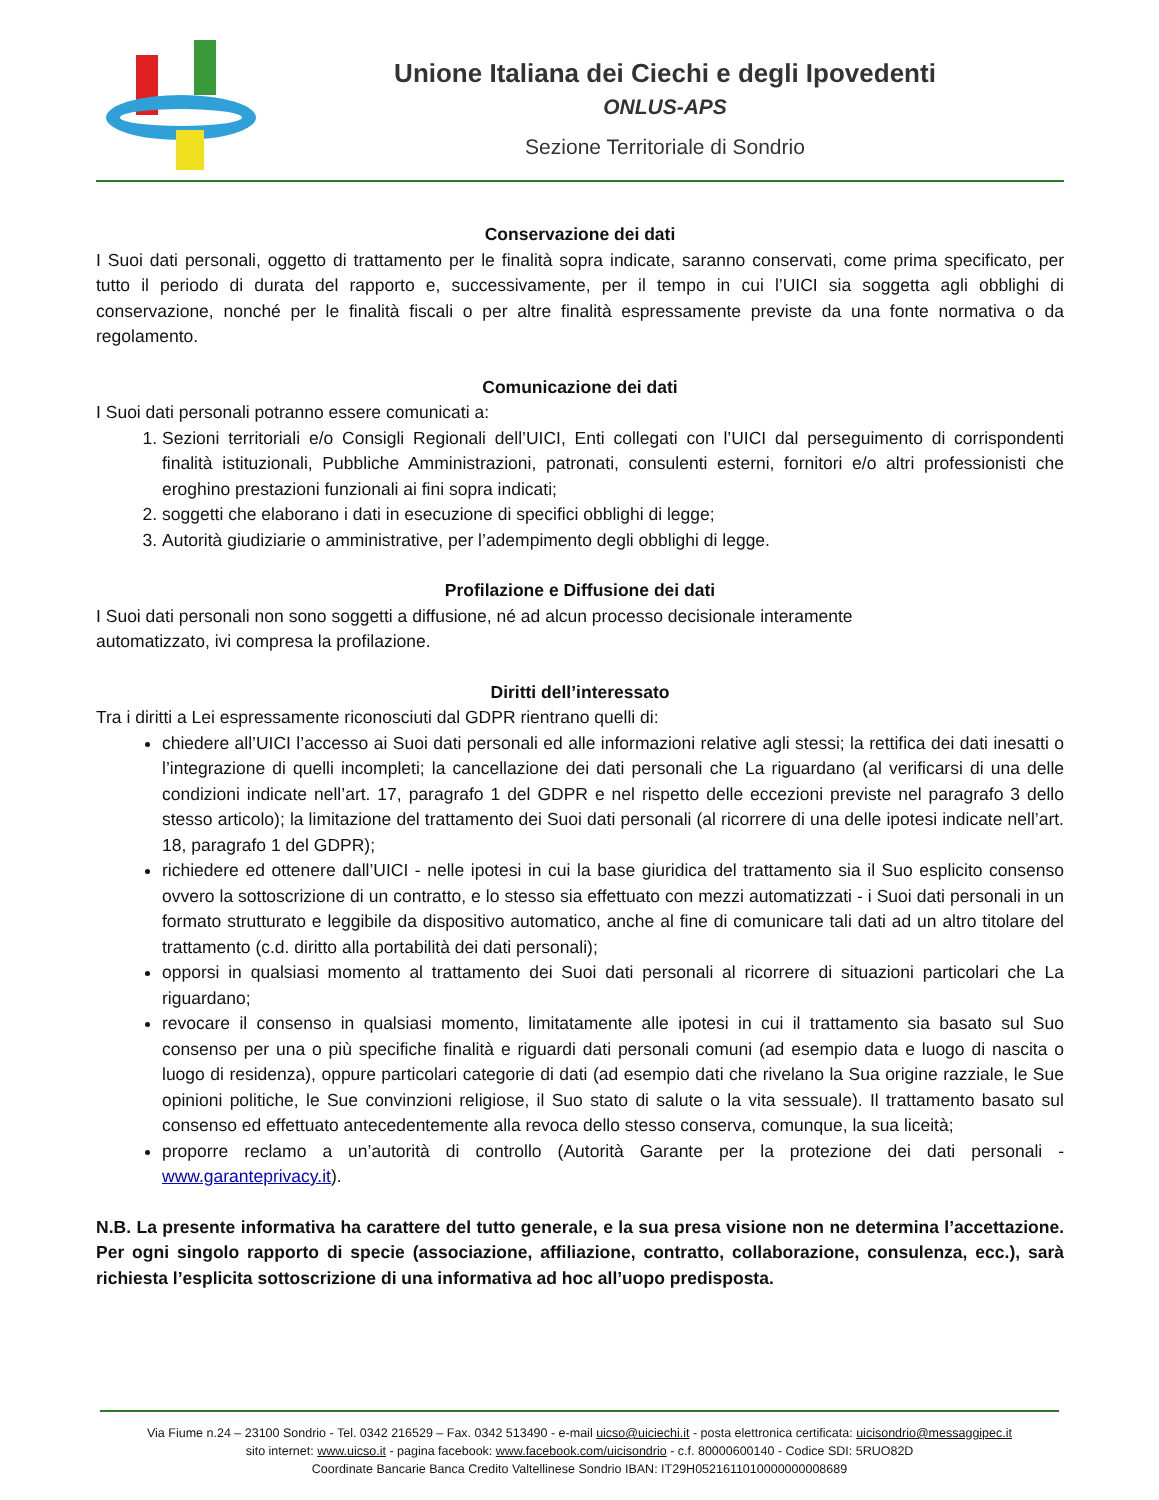Unione Italiana dei Ciechi e degli Ipovedenti
ONLUS-APS
Sezione Territoriale di Sondrio
Conservazione dei dati
I Suoi dati personali, oggetto di trattamento per le finalità sopra indicate, saranno conservati, come prima specificato, per tutto il periodo di durata del rapporto e, successivamente, per il tempo in cui l’UICI sia soggetta agli obblighi di conservazione, nonché per le finalità fiscali o per altre finalità espressamente previste da una fonte normativa o da regolamento.
Comunicazione dei dati
I Suoi dati personali potranno essere comunicati a:
1. Sezioni territoriali e/o Consigli Regionali dell’UICI, Enti collegati con l’UICI dal perseguimento di corrispondenti finalità istituzionali, Pubbliche Amministrazioni, patronati, consulenti esterni, fornitori e/o altri professionisti che eroghino prestazioni funzionali ai fini sopra indicati;
2. soggetti che elaborano i dati in esecuzione di specifici obblighi di legge;
3. Autorità giudiziarie o amministrative, per l’adempimento degli obblighi di legge.
Profilazione e Diffusione dei dati
I Suoi dati personali non sono soggetti a diffusione, né ad alcun processo decisionale interamente
automatizzato, ivi compresa la profilazione.
Diritti dell’interessato
Tra i diritti a Lei espressamente riconosciuti dal GDPR rientrano quelli di:
chiedere all’UICI l’accesso ai Suoi dati personali ed alle informazioni relative agli stessi; la rettifica dei dati inesatti o l’integrazione di quelli incompleti; la cancellazione dei dati personali che La riguardano (al verificarsi di una delle condizioni indicate nell’art. 17, paragrafo 1 del GDPR e nel rispetto delle eccezioni previste nel paragrafo 3 dello stesso articolo); la limitazione del trattamento dei Suoi dati personali (al ricorrere di una delle ipotesi indicate nell’art. 18, paragrafo 1 del GDPR);
richiedere ed ottenere dall’UICI - nelle ipotesi in cui la base giuridica del trattamento sia il Suo esplicito consenso ovvero la sottoscrizione di un contratto, e lo stesso sia effettuato con mezzi automatizzati - i Suoi dati personali in un formato strutturato e leggibile da dispositivo automatico, anche al fine di comunicare tali dati ad un altro titolare del trattamento (c.d. diritto alla portabilità dei dati personali);
opporsi in qualsiasi momento al trattamento dei Suoi dati personali al ricorrere di situazioni particolari che La riguardano;
revocare il consenso in qualsiasi momento, limitatamente alle ipotesi in cui il trattamento sia basato sul Suo consenso per una o più specifiche finalità e riguardi dati personali comuni (ad esempio data e luogo di nascita o luogo di residenza), oppure particolari categorie di dati (ad esempio dati che rivelano la Sua origine razziale, le Sue opinioni politiche, le Sue convinzioni religiose, il Suo stato di salute o la vita sessuale). Il trattamento basato sul consenso ed effettuato antecedentemente alla revoca dello stesso conserva, comunque, la sua liceità;
proporre reclamo a un’autorità di controllo (Autorità Garante per la protezione dei dati personali - www.garanteprivacy.it).
N.B. La presente informativa ha carattere del tutto generale, e la sua presa visione non ne determina l’accettazione. Per ogni singolo rapporto di specie (associazione, affiliazione, contratto, collaborazione, consulenza, ecc.), sarà richiesta l’esplicita sottoscrizione di una informativa ad hoc all’uopo predisposta.
Via Fiume n.24 – 23100 Sondrio - Tel. 0342 216529 – Fax. 0342 513490 - e-mail uicso@uiciechi.it - posta elettronica certificata: uicisondrio@messaggipec.it
sito internet: www.uicso.it - pagina facebook: www.facebook.com/uicisondrio - c.f. 80000600140 - Codice SDI: 5RUO82D
Coordinate Bancarie Banca Credito Valtellinese Sondrio IBAN: IT29H0521611010000000008689